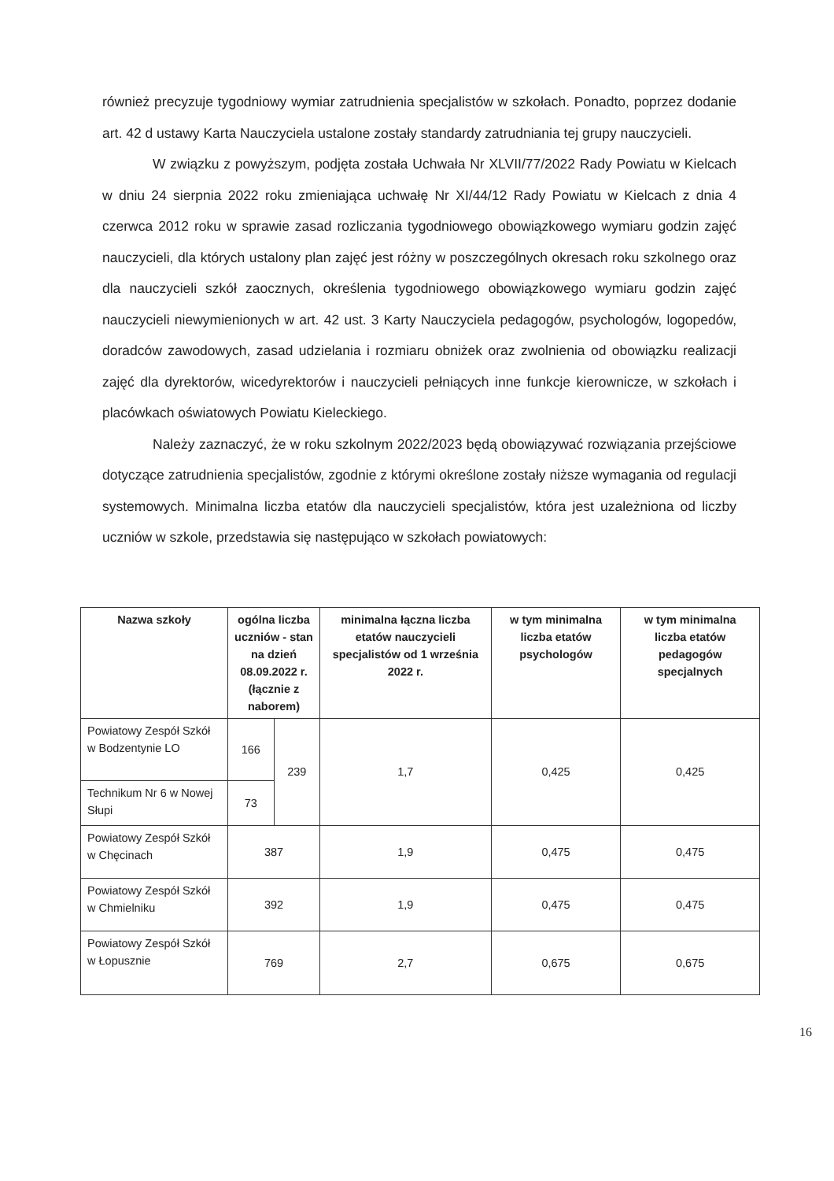również precyzuje tygodniowy wymiar zatrudnienia specjalistów w szkołach. Ponadto, poprzez dodanie art. 42 d ustawy Karta Nauczyciela ustalone zostały standardy zatrudniania tej grupy nauczycieli.
W związku z powyższym, podjęta została Uchwała Nr XLVII/77/2022 Rady Powiatu w Kielcach w dniu 24 sierpnia 2022 roku zmieniająca uchwałę Nr XI/44/12 Rady Powiatu w Kielcach z dnia 4 czerwca 2012 roku w sprawie zasad rozliczania tygodniowego obowiązkowego wymiaru godzin zajęć nauczycieli, dla których ustalony plan zajęć jest różny w poszczególnych okresach roku szkolnego oraz dla nauczycieli szkół zaocznych, określenia tygodniowego obowiązkowego wymiaru godzin zajęć nauczycieli niewymienionych w art. 42 ust. 3 Karty Nauczyciela pedagogów, psychologów, logopedów, doradców zawodowych, zasad udzielania i rozmiaru obniżek oraz zwolnienia od obowiązku realizacji zajęć dla dyrektorów, wicedyrektorów i nauczycieli pełniących inne funkcje kierownicze, w szkołach i placówkach oświatowych Powiatu Kieleckiego.
Należy zaznaczyć, że w roku szkolnym 2022/2023 będą obowiązywać rozwiązania przejściowe dotyczące zatrudnienia specjalistów, zgodnie z którymi określone zostały niższe wymagania od regulacji systemowych. Minimalna liczba etatów dla nauczycieli specjalistów, która jest uzależniona od liczby uczniów w szkole, przedstawia się następująco w szkołach powiatowych:
| Nazwa szkoły | ogólna liczba uczniów - stan na dzień 08.09.2022 r. (łącznie z naborem) | | minimalna łączna liczba etatów nauczycieli specjalistów od 1 września 2022 r. | w tym minimalna liczba etatów psychologów | w tym minimalna liczba etatów pedagogów specjalnych |
| --- | --- | --- | --- | --- | --- |
| Powiatowy Zespół Szkół w Bodzentynie LO | 166 | 239 | 1,7 | 0,425 | 0,425 |
| Technikum Nr 6 w Nowej Słupi | 73 | | | | |
| Powiatowy Zespół Szkół w Chęcinach | 387 | | 1,9 | 0,475 | 0,475 |
| Powiatowy Zespół Szkół w Chmielniku | 392 | | 1,9 | 0,475 | 0,475 |
| Powiatowy Zespół Szkół w Łopusznie | 769 | | 2,7 | 0,675 | 0,675 |
16